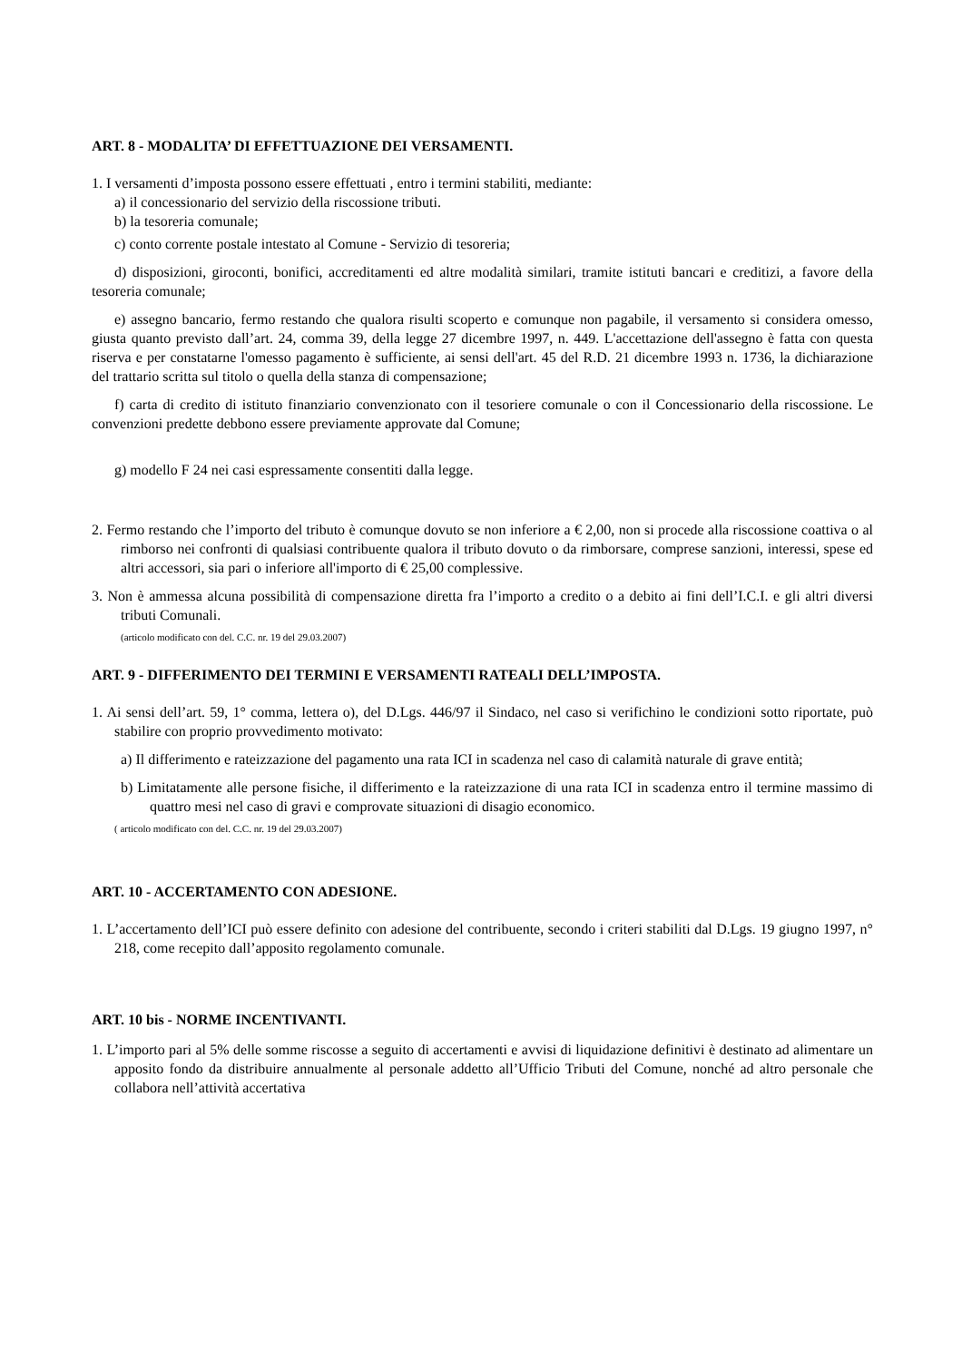ART. 8 - MODALITA’ DI EFFETTUAZIONE DEI VERSAMENTI.
1. I versamenti d’imposta possono essere effettuati , entro i termini stabiliti, mediante:
a) il concessionario del servizio della riscossione tributi.
b) la tesoreria comunale;
c) conto corrente postale intestato al Comune - Servizio di tesoreria;
d) disposizioni, giroconti, bonifici, accreditamenti ed altre modalità similari, tramite istituti bancari e creditizi, a favore della tesoreria comunale;
e) assegno bancario, fermo restando che qualora risulti scoperto e comunque non pagabile, il versamento si considera omesso, giusta quanto previsto dall’art. 24, comma 39, della legge 27 dicembre 1997, n. 449. L'accettazione dell'assegno è fatta con questa riserva e per constatarne l'omesso pagamento è sufficiente, ai sensi dell'art. 45 del R.D. 21 dicembre 1993 n. 1736, la dichiarazione del trattario scritta sul titolo o quella della stanza di compensazione;
f) carta di credito di istituto finanziario convenzionato con il tesoriere comunale o con il Concessionario della riscossione. Le convenzioni predette debbono essere previamente approvate dal Comune;
g) modello F 24 nei casi espressamente consentiti dalla legge.
2. Fermo restando che l’importo del tributo è comunque dovuto se non inferiore a € 2,00, non si procede alla riscossione coattiva o al rimborso nei confronti di qualsiasi contribuente qualora il tributo dovuto o da rimborsare, comprese sanzioni, interessi, spese ed altri accessori, sia pari o inferiore all'importo di € 25,00 complessive.
3. Non è ammessa alcuna possibilità di compensazione diretta fra l’importo a credito o a debito ai fini dell’I.C.I. e gli altri diversi tributi Comunali.
(articolo modificato con del. C.C. nr. 19 del 29.03.2007)
ART. 9 - DIFFERIMENTO DEI TERMINI E VERSAMENTI RATEALI DELL’IMPOSTA.
1. Ai sensi dell’art. 59, 1° comma, lettera o), del D.Lgs. 446/97 il Sindaco, nel caso si verifichino le condizioni sotto riportate, può stabilire con proprio provvedimento motivato:
a) Il differimento e rateizzazione del pagamento una rata ICI in scadenza nel caso di calamità naturale di grave entità;
b) Limitatamente alle persone fisiche, il differimento e la rateizzazione di una rata ICI in scadenza entro il termine massimo di quattro mesi nel caso di gravi e comprovate situazioni di disagio economico.
( articolo modificato con del. C.C. nr. 19 del 29.03.2007)
ART. 10 - ACCERTAMENTO CON ADESIONE.
1. L’accertamento dell’ICI può essere definito con adesione del contribuente, secondo i criteri stabiliti dal D.Lgs. 19 giugno 1997, n° 218, come recepito dall’apposito regolamento comunale.
ART. 10 bis - NORME INCENTIVANTI.
1. L’importo pari al 5% delle somme riscosse a seguito di accertamenti e avvisi di liquidazione definitivi è destinato ad alimentare un apposito fondo da distribuire annualmente al personale addetto all’Ufficio Tributi del Comune, nonché ad altro personale che collabora nell’attività accertativa